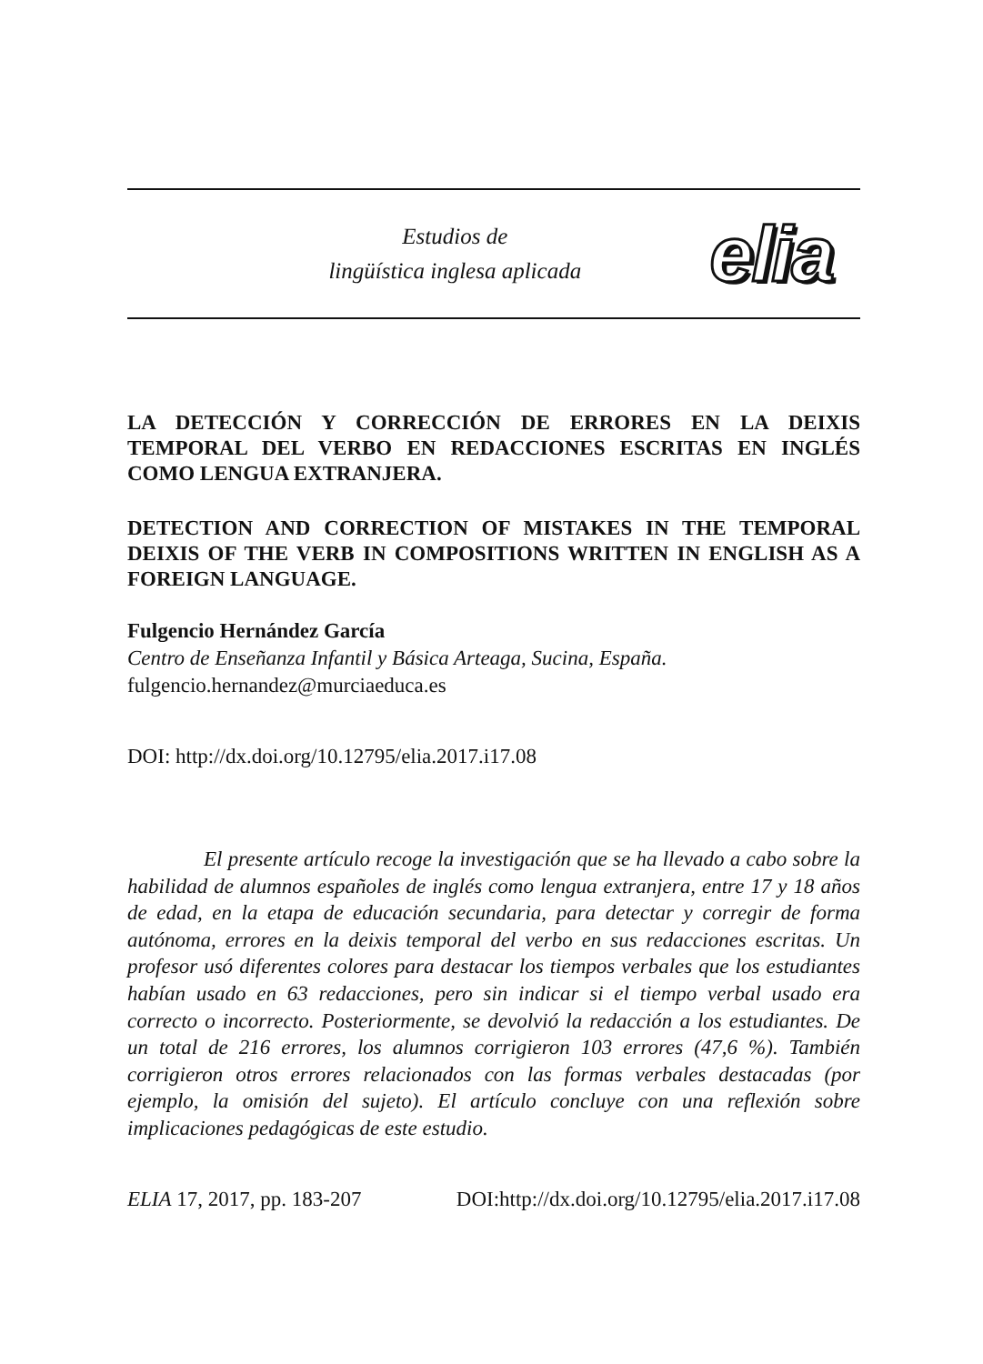Estudios de
lingüística inglesa aplicada
elia
LA DETECCIÓN Y CORRECCIÓN DE ERRORES EN LA DEIXIS TEMPORAL DEL VERBO EN REDACCIONES ESCRITAS EN INGLÉS COMO LENGUA EXTRANJERA.
DETECTION AND CORRECTION OF MISTAKES IN THE TEMPORAL DEIXIS OF THE VERB IN COMPOSITIONS WRITTEN IN ENGLISH AS A FOREIGN LANGUAGE.
Fulgencio Hernández García
Centro de Enseñanza Infantil y Básica Arteaga, Sucina, España.
fulgencio.hernandez@murciaeduca.es
DOI: http://dx.doi.org/10.12795/elia.2017.i17.08
El presente artículo recoge la investigación que se ha llevado a cabo sobre la habilidad de alumnos españoles de inglés como lengua extranjera, entre 17 y 18 años de edad, en la etapa de educación secundaria, para detectar y corregir de forma autónoma, errores en la deixis temporal del verbo en sus redacciones escritas. Un profesor usó diferentes colores para destacar los tiempos verbales que los estudiantes habían usado en 63 redacciones, pero sin indicar si el tiempo verbal usado era correcto o incorrecto. Posteriormente, se devolvió la redacción a los estudiantes. De un total de 216 errores, los alumnos corrigieron 103 errores (47,6 %). También corrigieron otros errores relacionados con las formas verbales destacadas (por ejemplo, la omisión del sujeto). El artículo concluye con una reflexión sobre implicaciones pedagógicas de este estudio.
ELIA 17, 2017, pp. 183-207 DOI:http://dx.doi.org/10.12795/elia.2017.i17.08